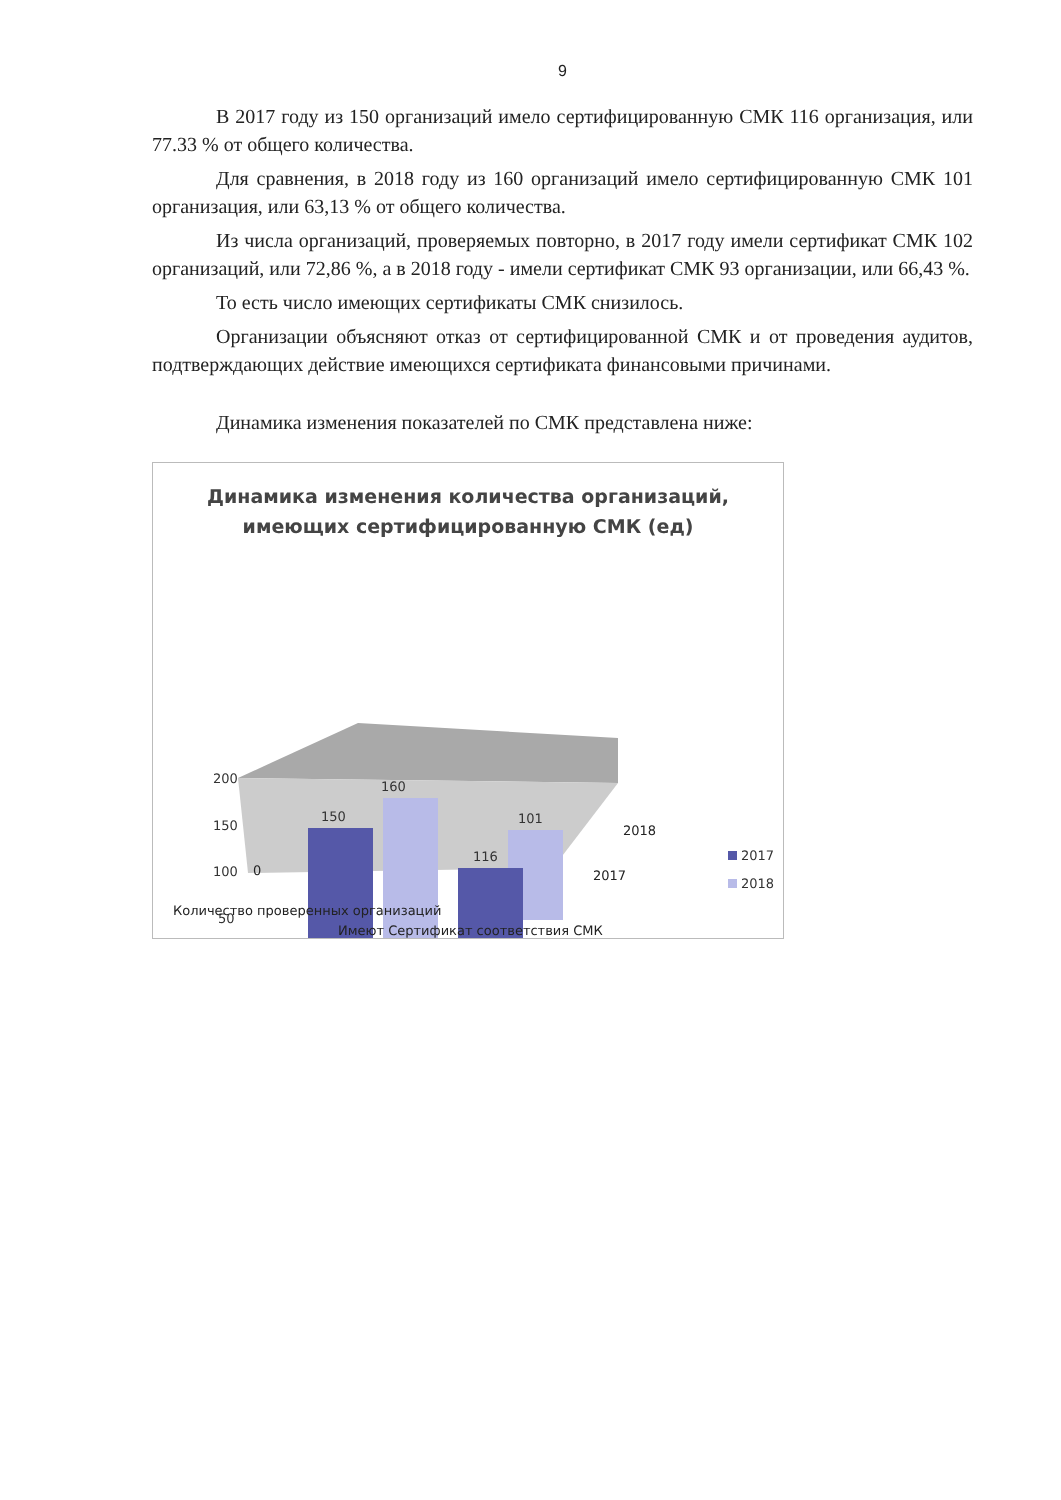9
В 2017 году из 150 организаций имело сертифицированную СМК 116 организация, или 77.33 % от общего количества.
Для сравнения, в 2018 году из 160 организаций имело сертифицированную СМК 101 организация, или 63,13 % от общего количества.
Из числа организаций, проверяемых повторно, в 2017 году имели сертификат СМК 102 организаций, или 72,86 %, а в 2018 году - имели сертификат СМК 93 организации, или 66,43 %.
То есть число имеющих сертификаты СМК снизилось.
Организации объясняют отказ от сертифицированной СМК и от проведения аудитов, подтверждающих действие имеющихся сертификата финансовыми причинами.
Динамика изменения показателей по СМК представлена ниже:
Динамика изменения количества организаций,
имеющих сертифицированную СМК (ед)
200
150
100
50
160
150
101
116
2017
2018
2018
2017
0
Количество проверенных организаций
Имеют Сертификат соответствия СМК